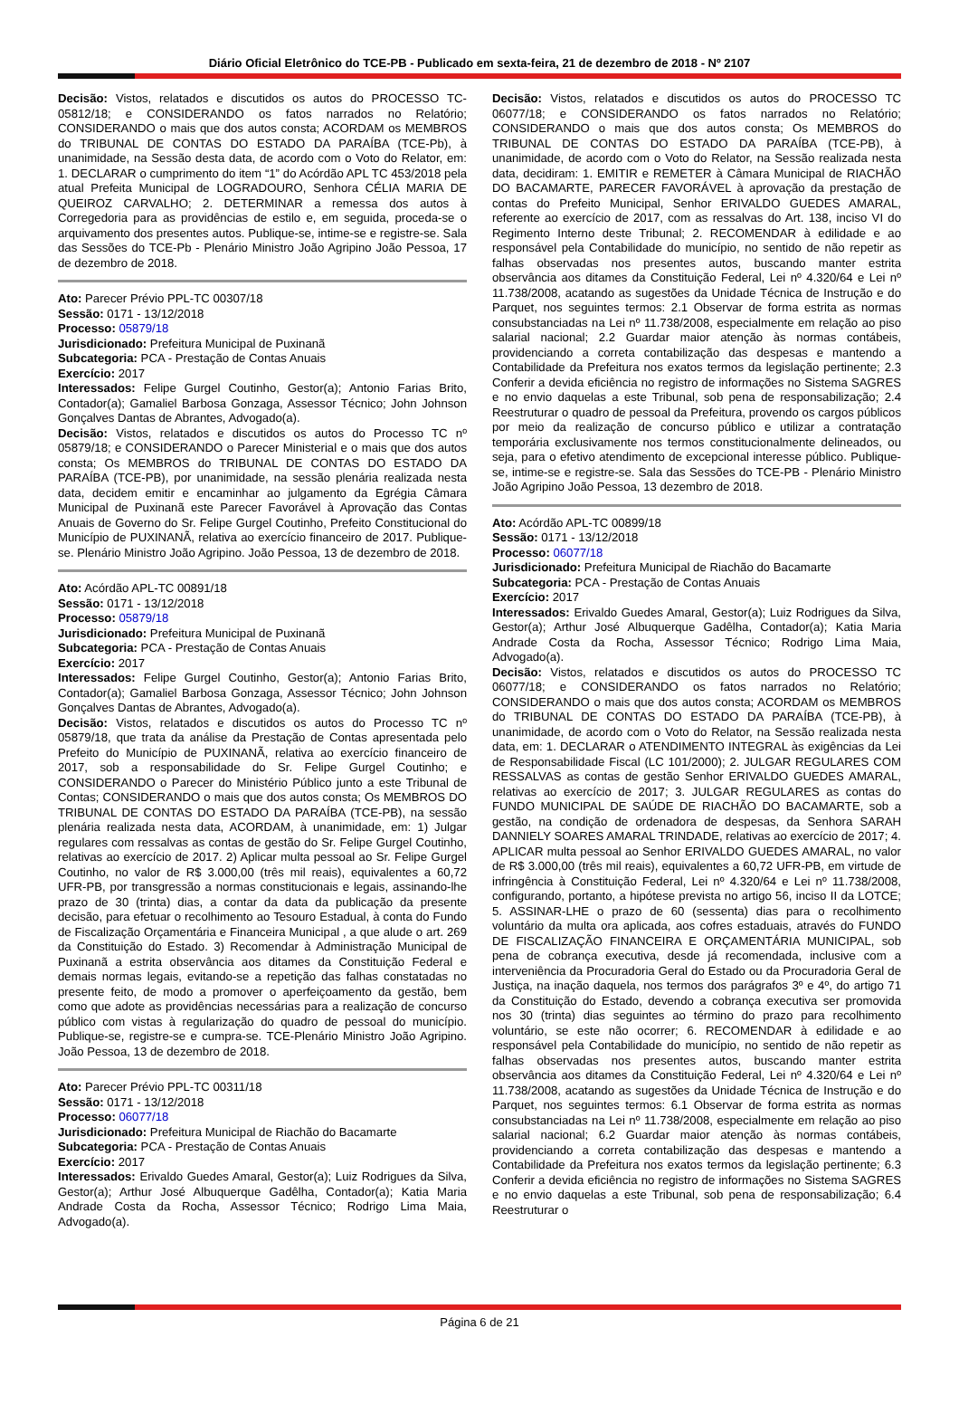Diário Oficial Eletrônico do TCE-PB - Publicado em sexta-feira, 21 de dezembro de 2018 - Nº 2107
Decisão: Vistos, relatados e discutidos os autos do PROCESSO TC-05812/18; e CONSIDERANDO os fatos narrados no Relatório; CONSIDERANDO o mais que dos autos consta; ACORDAM os MEMBROS do TRIBUNAL DE CONTAS DO ESTADO DA PARAÍBA (TCE-Pb), à unanimidade, na Sessão desta data, de acordo com o Voto do Relator, em: 1. DECLARAR o cumprimento do item “1” do Acórdão APL TC 453/2018 pela atual Prefeita Municipal de LOGRADOURO, Senhora CÉLIA MARIA DE QUEIROZ CARVALHO; 2. DETERMINAR a remessa dos autos à Corregedoria para as providências de estilo e, em seguida, proceda-se o arquivamento dos presentes autos. Publique-se, intime-se e registre-se. Sala das Sessões do TCE-Pb - Plenário Ministro João Agripino João Pessoa, 17 de dezembro de 2018.
Ato: Parecer Prévio PPL-TC 00307/18
Sessão: 0171 - 13/12/2018
Processo: 05879/18
Jurisdicionado: Prefeitura Municipal de Puxinanã
Subcategoria: PCA - Prestação de Contas Anuais
Exercício: 2017
Interessados: Felipe Gurgel Coutinho, Gestor(a); Antonio Farias Brito, Contador(a); Gamaliel Barbosa Gonzaga, Assessor Técnico; John Johnson Gonçalves Dantas de Abrantes, Advogado(a).
Decisão: Vistos, relatados e discutidos os autos do Processo TC nº 05879/18; e CONSIDERANDO o Parecer Ministerial e o mais que dos autos consta; Os MEMBROS do TRIBUNAL DE CONTAS DO ESTADO DA PARAÍBA (TCE-PB), por unanimidade, na sessão plenária realizada nesta data, decidem emitir e encaminhar ao julgamento da Egrégia Câmara Municipal de Puxinanã este Parecer Favorável à Aprovação das Contas Anuais de Governo do Sr. Felipe Gurgel Coutinho, Prefeito Constitucional do Município de PUXINANÃ, relativa ao exercício financeiro de 2017. Publique-se. Plenário Ministro João Agripino. João Pessoa, 13 de dezembro de 2018.
Ato: Acórdão APL-TC 00891/18
Sessão: 0171 - 13/12/2018
Processo: 05879/18
Jurisdicionado: Prefeitura Municipal de Puxinanã
Subcategoria: PCA - Prestação de Contas Anuais
Exercício: 2017
Interessados: Felipe Gurgel Coutinho, Gestor(a); Antonio Farias Brito, Contador(a); Gamaliel Barbosa Gonzaga, Assessor Técnico; John Johnson Gonçalves Dantas de Abrantes, Advogado(a).
Decisão: Vistos, relatados e discutidos os autos do Processo TC nº 05879/18, que trata da análise da Prestação de Contas apresentada pelo Prefeito do Município de PUXINANÃ, relativa ao exercício financeiro de 2017, sob a responsabilidade do Sr. Felipe Gurgel Coutinho; e CONSIDERANDO o Parecer do Ministério Público junto a este Tribunal de Contas; CONSIDERANDO o mais que dos autos consta; Os MEMBROS DO TRIBUNAL DE CONTAS DO ESTADO DA PARAÍBA (TCE-PB), na sessão plenária realizada nesta data, ACORDAM, à unanimidade, em: 1) Julgar regulares com ressalvas as contas de gestão do Sr. Felipe Gurgel Coutinho, relativas ao exercício de 2017. 2) Aplicar multa pessoal ao Sr. Felipe Gurgel Coutinho, no valor de R$ 3.000,00 (três mil reais), equivalentes a 60,72 UFR-PB, por transgressão a normas constitucionais e legais, assinando-lhe prazo de 30 (trinta) dias, a contar da data da publicação da presente decisão, para efetuar o recolhimento ao Tesouro Estadual, à conta do Fundo de Fiscalização Orçamentária e Financeira Municipal , a que alude o art. 269 da Constituição do Estado. 3) Recomendar à Administração Municipal de Puxinanã a estrita observância aos ditames da Constituição Federal e demais normas legais, evitando-se a repetição das falhas constatadas no presente feito, de modo a promover o aperfeiçoamento da gestão, bem como que adote as providências necessárias para a realização de concurso público com vistas à regularização do quadro de pessoal do município. Publique-se, registre-se e cumpra-se. TCE-Plenário Ministro João Agripino. João Pessoa, 13 de dezembro de 2018.
Ato: Parecer Prévio PPL-TC 00311/18
Sessão: 0171 - 13/12/2018
Processo: 06077/18
Jurisdicionado: Prefeitura Municipal de Riachão do Bacamarte
Subcategoria: PCA - Prestação de Contas Anuais
Exercício: 2017
Interessados: Erivaldo Guedes Amaral, Gestor(a); Luiz Rodrigues da Silva, Gestor(a); Arthur José Albuquerque Gadêlha, Contador(a); Katia Maria Andrade Costa da Rocha, Assessor Técnico; Rodrigo Lima Maia, Advogado(a).
Decisão: Vistos, relatados e discutidos os autos do PROCESSO TC 06077/18; e CONSIDERANDO os fatos narrados no Relatório; CONSIDERANDO o mais que dos autos consta; Os MEMBROS do TRIBUNAL DE CONTAS DO ESTADO DA PARAÍBA (TCE-PB), à unanimidade, de acordo com o Voto do Relator, na Sessão realizada nesta data, decidiram: 1. EMITIR e REMETER à Câmara Municipal de RIACHÃO DO BACAMARTE, PARECER FAVORÁVEL à aprovação da prestação de contas do Prefeito Municipal, Senhor ERIVALDO GUEDES AMARAL, referente ao exercício de 2017, com as ressalvas do Art. 138, inciso VI do Regimento Interno deste Tribunal; 2. RECOMENDAR à edilidade e ao responsável pela Contabilidade do município, no sentido de não repetir as falhas observadas nos presentes autos, buscando manter estrita observância aos ditames da Constituição Federal, Lei nº 4.320/64 e Lei nº 11.738/2008, acatando as sugestões da Unidade Técnica de Instrução e do Parquet, nos seguintes termos: 2.1 Observar de forma estrita as normas consubstanciadas na Lei nº 11.738/2008, especialmente em relação ao piso salarial nacional; 2.2 Guardar maior atenção às normas contábeis, providenciando a correta contabilização das despesas e mantendo a Contabilidade da Prefeitura nos exatos termos da legislação pertinente; 2.3 Conferir a devida eficiência no registro de informações no Sistema SAGRES e no envio daquelas a este Tribunal, sob pena de responsabilização; 2.4 Reestruturar o quadro de pessoal da Prefeitura, provendo os cargos públicos por meio da realização de concurso público e utilizar a contratação temporária exclusivamente nos termos constitucionalmente delineados, ou seja, para o efetivo atendimento de excepcional interesse público. Publique-se, intime-se e registre-se. Sala das Sessões do TCE-PB - Plenário Ministro João Agripino João Pessoa, 13 dezembro de 2018.
Ato: Acórdão APL-TC 00899/18
Sessão: 0171 - 13/12/2018
Processo: 06077/18
Jurisdicionado: Prefeitura Municipal de Riachão do Bacamarte
Subcategoria: PCA - Prestação de Contas Anuais
Exercício: 2017
Interessados: Erivaldo Guedes Amaral, Gestor(a); Luiz Rodrigues da Silva, Gestor(a); Arthur José Albuquerque Gadêlha, Contador(a); Katia Maria Andrade Costa da Rocha, Assessor Técnico; Rodrigo Lima Maia, Advogado(a).
Decisão: Vistos, relatados e discutidos os autos do PROCESSO TC 06077/18; e CONSIDERANDO os fatos narrados no Relatório; CONSIDERANDO o mais que dos autos consta; ACORDAM os MEMBROS do TRIBUNAL DE CONTAS DO ESTADO DA PARAÍBA (TCE-PB), à unanimidade, de acordo com o Voto do Relator, na Sessão realizada nesta data, em: 1. DECLARAR o ATENDIMENTO INTEGRAL às exigências da Lei de Responsabilidade Fiscal (LC 101/2000); 2. JULGAR REGULARES COM RESSALVAS as contas de gestão Senhor ERIVALDO GUEDES AMARAL, relativas ao exercício de 2017; 3. JULGAR REGULARES as contas do FUNDO MUNICIPAL DE SAÚDE DE RIACHÃO DO BACAMARTE, sob a gestão, na condição de ordenadora de despesas, da Senhora SARAH DANNIELY SOARES AMARAL TRINDADE, relativas ao exercício de 2017; 4. APLICAR multa pessoal ao Senhor ERIVALDO GUEDES AMARAL, no valor de R$ 3.000,00 (três mil reais), equivalentes a 60,72 UFR-PB, em virtude de infringência à Constituição Federal, Lei nº 4.320/64 e Lei nº 11.738/2008, configurando, portanto, a hipótese prevista no artigo 56, inciso II da LOTCE; 5. ASSINAR-LHE o prazo de 60 (sessenta) dias para o recolhimento voluntário da multa ora aplicada, aos cofres estaduais, através do FUNDO DE FISCALIZAÇÃO FINANCEIRA E ORÇAMENTÁRIA MUNICIPAL, sob pena de cobrança executiva, desde já recomendada, inclusive com a interveniência da Procuradoria Geral do Estado ou da Procuradoria Geral de Justiça, na inação daquela, nos termos dos parágrafos 3º e 4º, do artigo 71 da Constituição do Estado, devendo a cobrança executiva ser promovida nos 30 (trinta) dias seguintes ao término do prazo para recolhimento voluntário, se este não ocorrer; 6. RECOMENDAR à edilidade e ao responsável pela Contabilidade do município, no sentido de não repetir as falhas observadas nos presentes autos, buscando manter estrita observância aos ditames da Constituição Federal, Lei nº 4.320/64 e Lei nº 11.738/2008, acatando as sugestões da Unidade Técnica de Instrução e do Parquet, nos seguintes termos: 6.1 Observar de forma estrita as normas consubstanciadas na Lei nº 11.738/2008, especialmente em relação ao piso salarial nacional; 6.2 Guardar maior atenção às normas contábeis, providenciando a correta contabilização das despesas e mantendo a Contabilidade da Prefeitura nos exatos termos da legislação pertinente; 6.3 Conferir a devida eficiência no registro de informações no Sistema SAGRES e no envio daquelas a este Tribunal, sob pena de responsabilização; 6.4 Reestruturar o
Página 6 de 21